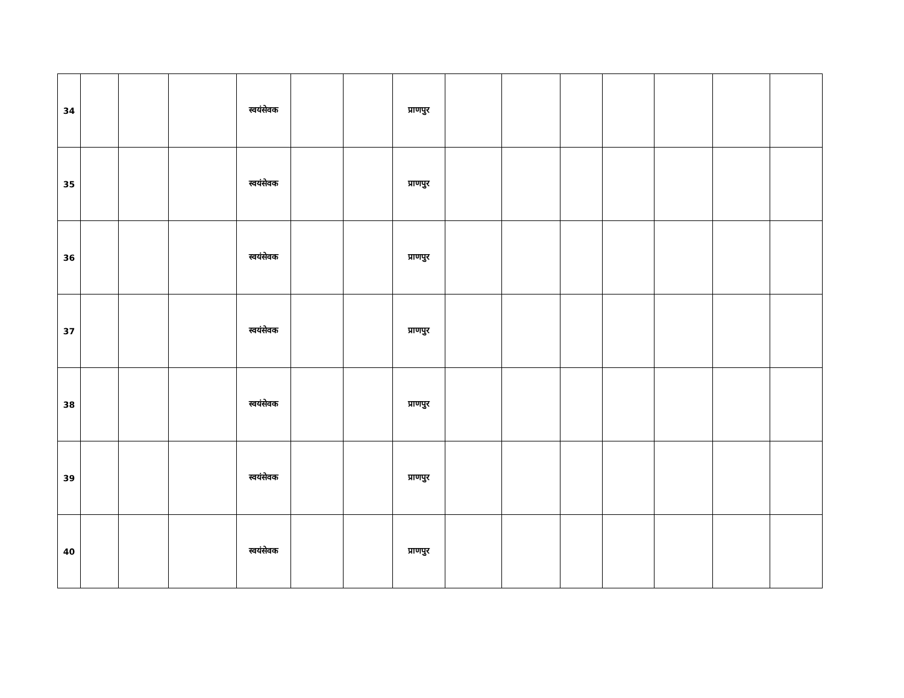| 34 | | | | स्वयंसेवक | | | प्राणपुर | | | | | | | |
| 35 | | | | स्वयंसेवक | | | प्राणपुर | | | | | | | |
| 36 | | | | स्वयंसेवक | | | प्राणपुर | | | | | | | |
| 37 | | | | स्वयंसेवक | | | प्राणपुर | | | | | | | |
| 38 | | | | स्वयंसेवक | | | प्राणपुर | | | | | | | |
| 39 | | | | स्वयंसेवक | | | प्राणपुर | | | | | | | |
| 40 | | | | स्वयंसेवक | | | प्राणपुर | | | | | | | |